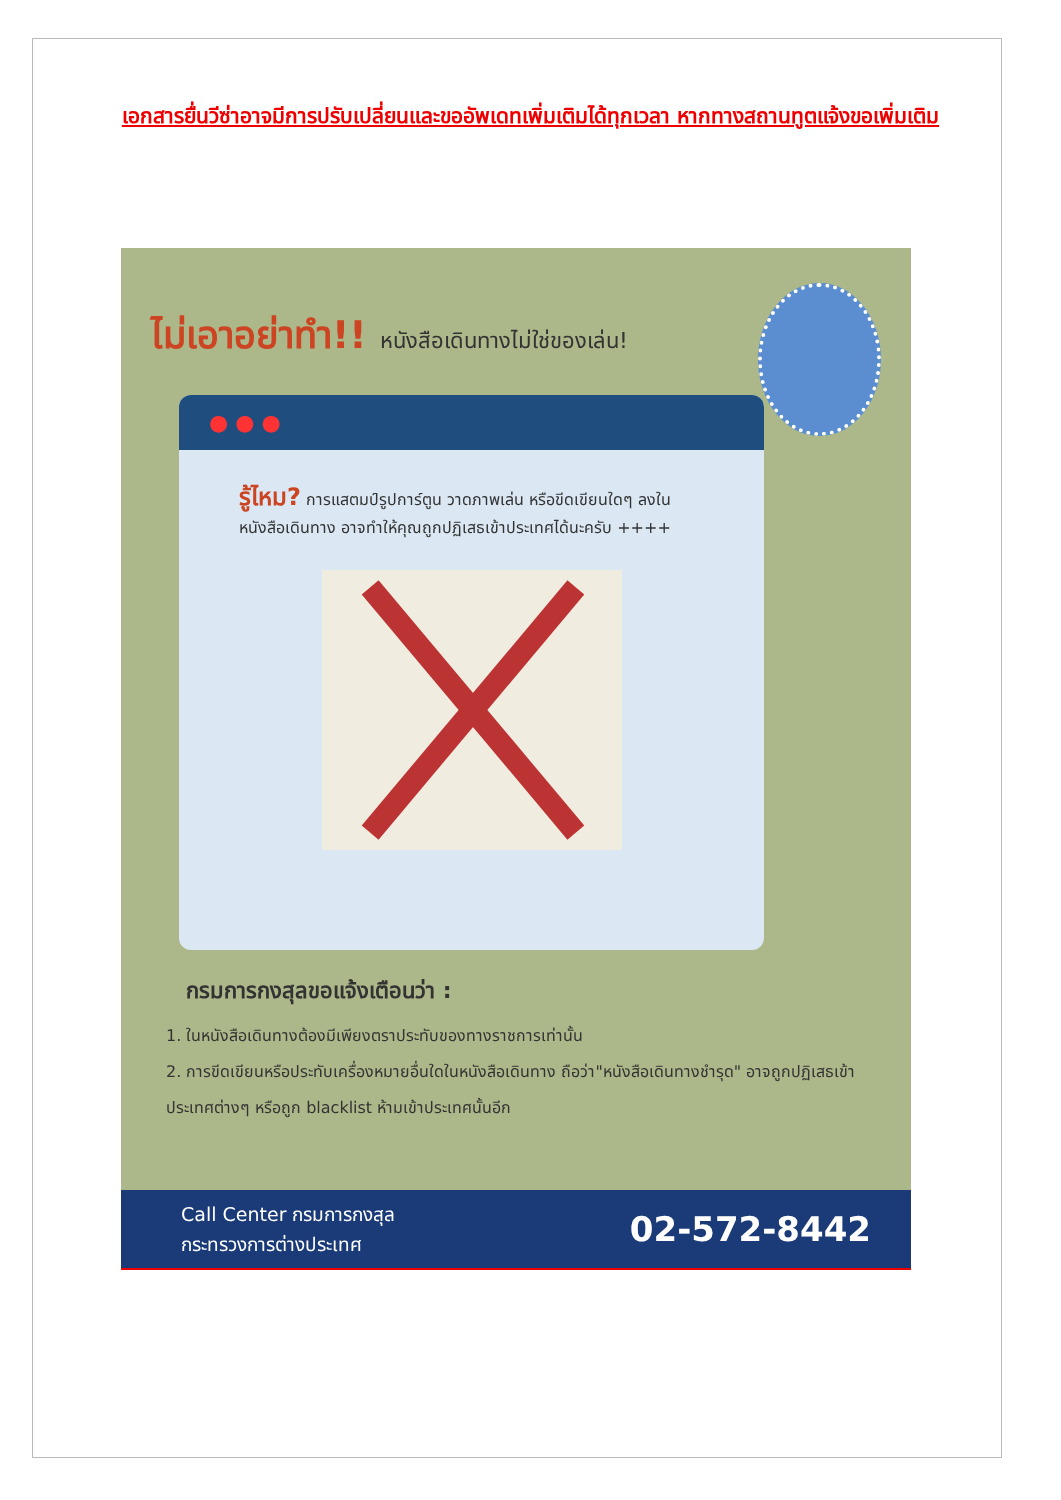เอกสารยื่นวีซ่าอาจมีการปรับเปลี่ยนและขออัพเดทเพิ่มเติมได้ทุกเวลา หากทางสถานทูตแจ้งขอเพิ่มเติม
ไม่เอาอย่าทำ!! หนังสือเดินทางไม่ใช่ของเล่น!
● ● ●
รู้ไหม? การแสตมป์รูปการ์ตูน วาดภาพเล่น หรือขีดเขียนใดๆ ลงในหนังสือเดินทาง อาจทำให้คุณถูกปฏิเสธเข้าประเทศได้นะครับ ++++
กรมการกงสุลขอแจ้งเตือนว่า :
1. ในหนังสือเดินทางต้องมีเพียงตราประทับของทางราชการเท่านั้น
2. การขีดเขียนหรือประทับเครื่องหมายอื่นใดในหนังสือเดินทาง ถือว่า"หนังสือเดินทางชำรุด" อาจถูกปฏิเสธเข้าประเทศต่างๆ หรือถูก blacklist ห้ามเข้าประเทศนั้นอีก
Call Center กรมการกงสุล
กระทรวงการต่างประเทศ
02-572-8442